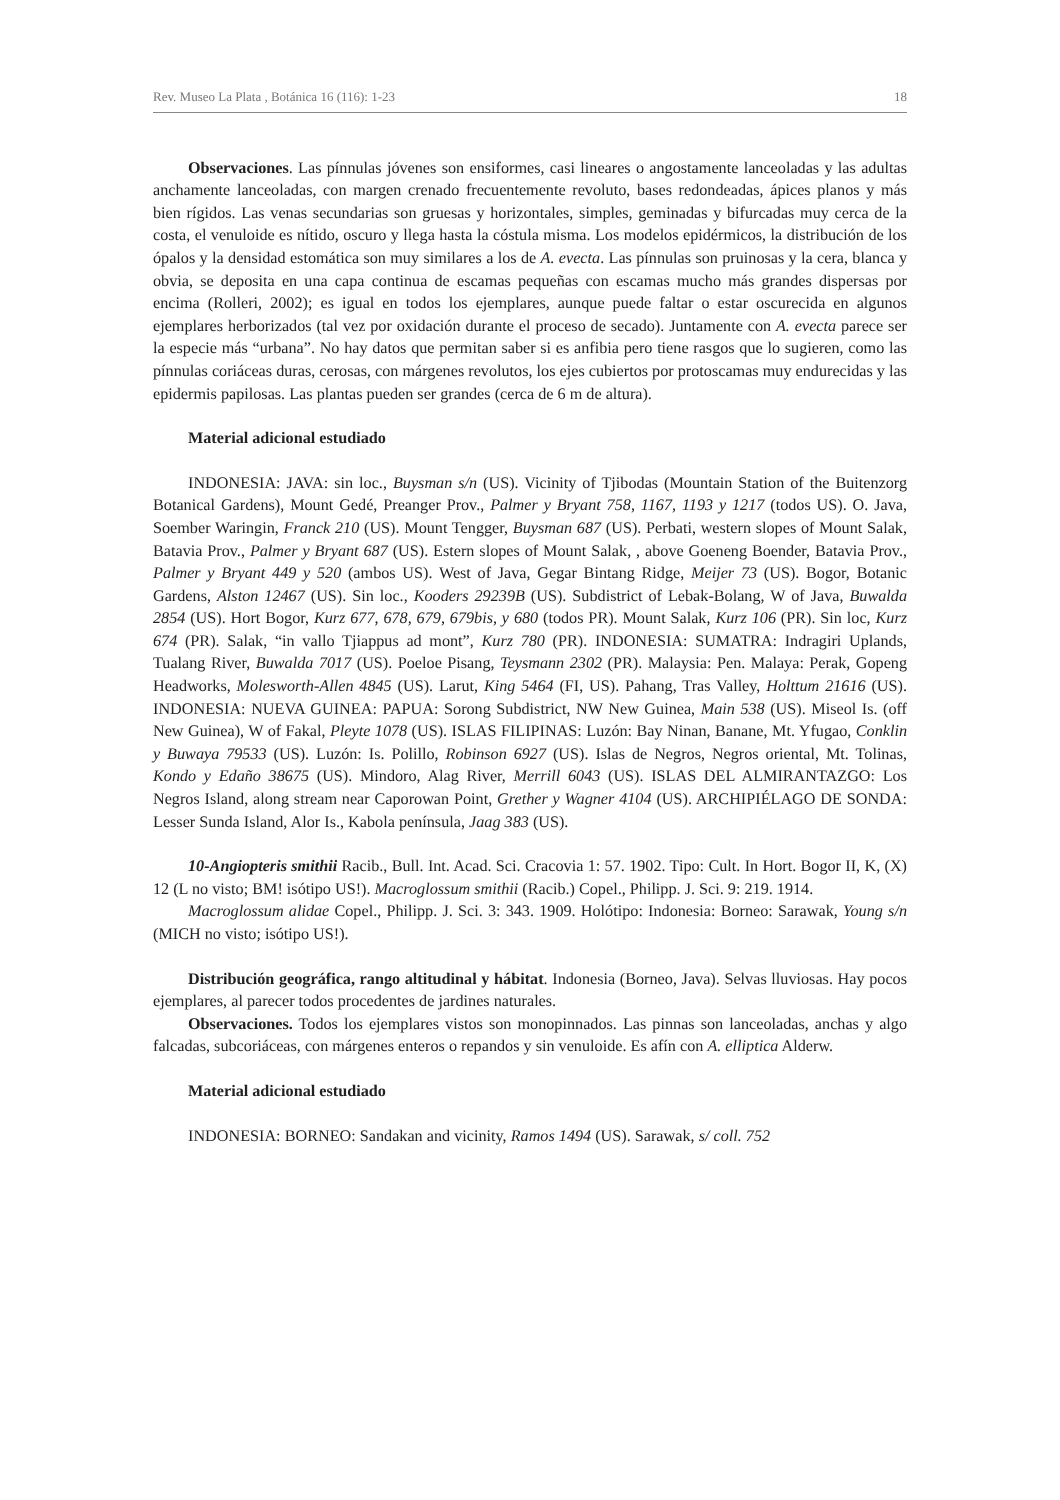Rev. Museo La Plata , Botánica 16 (116): 1-23 18
Observaciones. Las pínnulas jóvenes son ensiformes, casi lineares o angostamente lanceoladas y las adultas anchamente lanceoladas, con margen crenado frecuentemente revoluto, bases redondeadas, ápices planos y más bien rígidos. Las venas secundarias son gruesas y horizontales, simples, geminadas y bifurcadas muy cerca de la costa, el venuloide es nítido, oscuro y llega hasta la cóstula misma. Los modelos epidérmicos, la distribución de los ópalos y la densidad estomática son muy similares a los de A. evecta. Las pínnulas son pruinosas y la cera, blanca y obvia, se deposita en una capa continua de escamas pequeñas con escamas mucho más grandes dispersas por encima (Rolleri, 2002); es igual en todos los ejemplares, aunque puede faltar o estar oscurecida en algunos ejemplares herborizados (tal vez por oxidación durante el proceso de secado). Juntamente con A. evecta parece ser la especie más “urbana”. No hay datos que permitan saber si es anfibia pero tiene rasgos que lo sugieren, como las pínnulas coriáceas duras, cerosas, con márgenes revolutos, los ejes cubiertos por protoscamas muy endurecidas y las epidermis papilosas. Las plantas pueden ser grandes (cerca de 6 m de altura).
Material adicional estudiado
INDONESIA: JAVA: sin loc., Buysman s/n (US). Vicinity of Tjibodas (Mountain Station of the Buitenzorg Botanical Gardens), Mount Gedé, Preanger Prov., Palmer y Bryant 758, 1167, 1193 y 1217 (todos US). O. Java, Soember Waringin, Franck 210 (US). Mount Tengger, Buysman 687 (US). Perbati, western slopes of Mount Salak, Batavia Prov., Palmer y Bryant 687 (US). Estern slopes of Mount Salak, , above Goeneng Boender, Batavia Prov., Palmer y Bryant 449 y 520 (ambos US). West of Java, Gegar Bintang Ridge, Meijer 73 (US). Bogor, Botanic Gardens, Alston 12467 (US). Sin loc., Kooders 29239B (US). Subdistrict of Lebak-Bolang, W of Java, Buwalda 2854 (US). Hort Bogor, Kurz 677, 678, 679, 679bis, y 680 (todos PR). Mount Salak, Kurz 106 (PR). Sin loc, Kurz 674 (PR). Salak, “in vallo Tjiappus ad mont”, Kurz 780 (PR). INDONESIA: SUMATRA: Indragiri Uplands, Tualang River, Buwalda 7017 (US). Poeloe Pisang, Teysmann 2302 (PR). Malaysia: Pen. Malaya: Perak, Gopeng Headworks, Molesworth-Allen 4845 (US). Larut, King 5464 (FI, US). Pahang, Tras Valley, Holttum 21616 (US). INDONESIA: NUEVA GUINEA: PAPUA: Sorong Subdistrict, NW New Guinea, Main 538 (US). Miseol Is. (off New Guinea), W of Fakal, Pleyte 1078 (US). ISLAS FILIPINAS: Luzón: Bay Ninan, Banane, Mt. Yfugao, Conklin y Buwaya 79533 (US). Luzón: Is. Polillo, Robinson 6927 (US). Islas de Negros, Negros oriental, Mt. Tolinas, Kondo y Edaño 38675 (US). Mindoro, Alag River, Merrill 6043 (US). ISLAS DEL ALMIRANTAZGO: Los Negros Island, along stream near Caporowan Point, Grether y Wagner 4104 (US). ARCHIPIÉLAGO DE SONDA: Lesser Sunda Island, Alor Is., Kabola península, Jaag 383 (US).
10-Angiopteris smithii Racib., Bull. Int. Acad. Sci. Cracovia 1: 57. 1902. Tipo: Cult. In Hort. Bogor II, K, (X) 12 (L no visto; BM! isótipo US!). Macroglossum smithii (Racib.) Copel., Philipp. J. Sci. 9: 219. 1914.
Macroglossum alidae Copel., Philipp. J. Sci. 3: 343. 1909. Holótipo: Indonesia: Borneo: Sarawak, Young s/n (MICH no visto; isótipo US!).
Distribución geográfica, rango altitudinal y hábitat. Indonesia (Borneo, Java). Selvas lluviosas. Hay pocos ejemplares, al parecer todos procedentes de jardines naturales.
Observaciones. Todos los ejemplares vistos son monopinnados. Las pinnas son lanceoladas, anchas y algo falcadas, subcoriáceas, con márgenes enteros o repandos y sin venuloide. Es afín con A. elliptica Alderw.
Material adicional estudiado
INDONESIA: BORNEO: Sandakan and vicinity, Ramos 1494 (US). Sarawak, s/ coll. 752